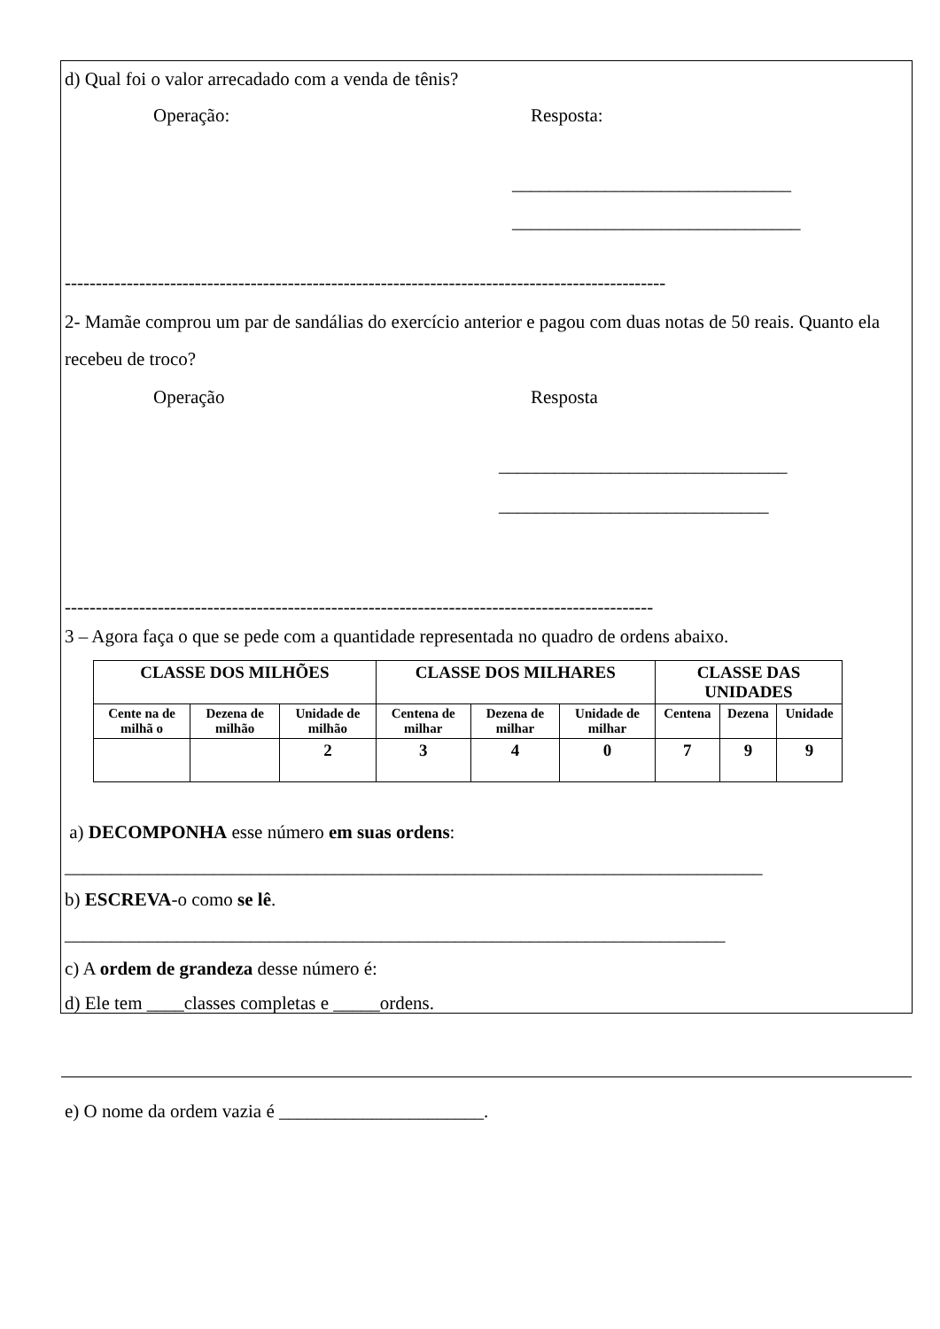d) Qual foi o valor arrecadado com a venda de tênis?
Operação: Resposta:
______________________________
_______________________________
-------------------------------------------------------------------------------------------------
2- Mamãe comprou um par de sandálias do exercício anterior e pagou com duas notas de 50 reais. Quanto ela recebeu de troco?
Operação Resposta
_______________________________
_____________________________
-----------------------------------------------------------------------------------------------
3 – Agora faça o que se pede com a quantidade representada no quadro de ordens abaixo.
| CLASSE DOS MILHÕES | | | CLASSE DOS MILHARES | | | CLASSE DAS UNIDADES | | |
| --- | --- | --- | --- | --- | --- | --- | --- | --- |
| Cente na de milhã o | Dezena de milhão | Unidade de milhão | Centena de milhar | Dezena de milhar | Unidade de milhar | Centena | Dezena | Unidade |
| | | 2 | 3 | 4 | 0 | 7 | 9 | 9 |
a) DECOMPONHA esse número em suas ordens:
___________________________________________________________________________
b) ESCREVA-o como se lê.
_______________________________________________________________________
c) A ordem de grandeza desse número é:
d) Ele tem ____classes completas e _____ordens.
e) O nome da ordem vazia é ______________________.